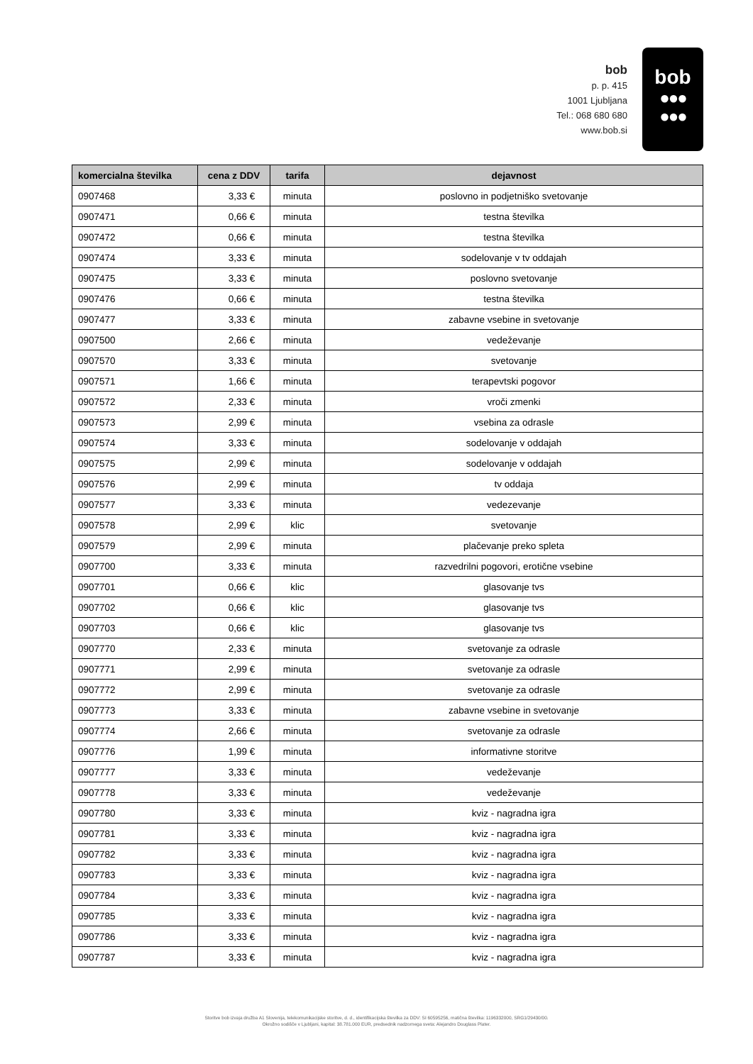bob
p. p. 415
1001 Ljubljana
Tel.: 068 680 680
www.bob.si
bob
●●●
●●●
| komercialna številka | cena z DDV | tarifa | dejavnost |
| --- | --- | --- | --- |
| 0907468 | 3,33 € | minuta | poslovno in podjetniško svetovanje |
| 0907471 | 0,66 € | minuta | testna številka |
| 0907472 | 0,66 € | minuta | testna številka |
| 0907474 | 3,33 € | minuta | sodelovanje v tv oddajah |
| 0907475 | 3,33 € | minuta | poslovno svetovanje |
| 0907476 | 0,66 € | minuta | testna številka |
| 0907477 | 3,33 € | minuta | zabavne vsebine in svetovanje |
| 0907500 | 2,66 € | minuta | vedeževanje |
| 0907570 | 3,33 € | minuta | svetovanje |
| 0907571 | 1,66 € | minuta | terapevtski pogovor |
| 0907572 | 2,33 € | minuta | vroči zmenki |
| 0907573 | 2,99 € | minuta | vsebina za odrasle |
| 0907574 | 3,33 € | minuta | sodelovanje v oddajah |
| 0907575 | 2,99 € | minuta | sodelovanje v oddajah |
| 0907576 | 2,99 € | minuta | tv oddaja |
| 0907577 | 3,33 € | minuta | vedezevanje |
| 0907578 | 2,99 € | klic | svetovanje |
| 0907579 | 2,99 € | minuta | plačevanje preko spleta |
| 0907700 | 3,33 € | minuta | razvedrilni pogovori, erotične vsebine |
| 0907701 | 0,66 € | klic | glasovanje tvs |
| 0907702 | 0,66 € | klic | glasovanje tvs |
| 0907703 | 0,66 € | klic | glasovanje tvs |
| 0907770 | 2,33 € | minuta | svetovanje za odrasle |
| 0907771 | 2,99 € | minuta | svetovanje za odrasle |
| 0907772 | 2,99 € | minuta | svetovanje za odrasle |
| 0907773 | 3,33 € | minuta | zabavne vsebine in svetovanje |
| 0907774 | 2,66 € | minuta | svetovanje za odrasle |
| 0907776 | 1,99 € | minuta | informativne storitve |
| 0907777 | 3,33 € | minuta | vedeževanje |
| 0907778 | 3,33 € | minuta | vedeževanje |
| 0907780 | 3,33 € | minuta | kviz - nagradna igra |
| 0907781 | 3,33 € | minuta | kviz - nagradna igra |
| 0907782 | 3,33 € | minuta | kviz - nagradna igra |
| 0907783 | 3,33 € | minuta | kviz - nagradna igra |
| 0907784 | 3,33 € | minuta | kviz - nagradna igra |
| 0907785 | 3,33 € | minuta | kviz - nagradna igra |
| 0907786 | 3,33 € | minuta | kviz - nagradna igra |
| 0907787 | 3,33 € | minuta | kviz - nagradna igra |
Storitve bob izvaja družba A1 Slovenija, telekomunikacijske storitve, d. d., identifikacijska številka za DDV: SI 60595256, matična številka: 1196332000, SRG1/29430/00.
Okrožno sodišče v Ljubljani, kapital: 38.781.000 EUR, predsednik nadzornega sveta: Alejandro Douglass Plater.